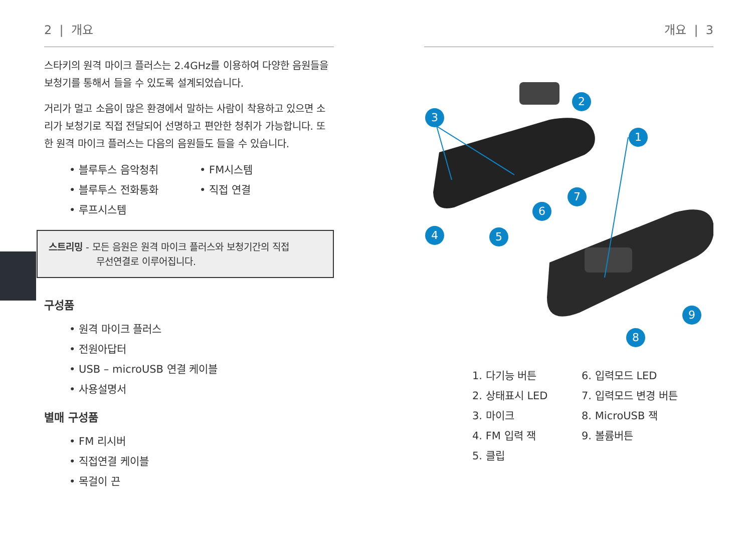2 | 개요
스타키의 원격 마이크 플러스는 2.4GHz를 이용하여 다양한 음원들을 보청기를 통해서 들을 수 있도록 설계되었습니다.
거리가 멀고 소음이 많은 환경에서 말하는 사람이 착용하고 있으면 소리가 보청기로 직접 전달되어 선명하고 편안한 청취가 가능합니다. 또한 원격 마이크 플러스는 다음의 음원들도 들을 수 있습니다.
• 블루투스 음악청취
• 블루투스 전화통화
• 루프시스템
• FM시스템
• 직접 연결
스트리밍 - 모든 음원은 원격 마이크 플러스와 보청기간의 직접
무선연결로 이루어집니다.
구성품
• 원격 마이크 플러스
• 전원아답터
• USB – microUSB 연결 케이블
• 사용설명서
별매 구성품
• FM 리시버
• 직접연결 케이블
• 목걸이 끈
개요 | 3
2
3
1
7
6
4 5
9
8
1. 다기능 버튼
2. 상태표시 LED
3. 마이크
4. FM 입력 잭
5. 클립
6. 입력모드 LED
7. 입력모드 변경 버튼
8. MicroUSB 잭
9. 볼륨버튼